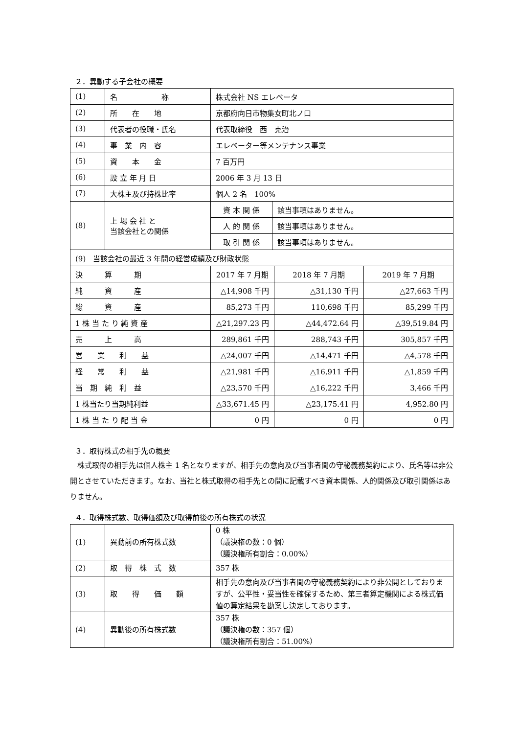２．異動する子会社の概要
| (1) | 名 称 | 株式会社 NS エレベータ | | | |
| (2) | 所 在 地 | 京都府向日市物集女町北ノ口 | | | |
| (3) | 代表者の役職・氏名 | 代表取締役 西 克治 | | | |
| (4) | 事 業 内 容 | エレベーター等メンテナンス事業 | | | |
| (5) | 資 本 金 | 7 百万円 | | | |
| (6) | 設 立 年 月 日 | 2006 年 3 月 13 日 | | | |
| (7) | 大株主及び持株比率 | 個人 2 名 100% | | | |
| (8) | 上 場 会 社 と 当該会社との関係 | 資 本 関 係 | 該当事項はありません。 | | |
| | | 人 的 関 係 | 該当事項はありません。 | | |
| | | 取 引 関 係 | 該当事項はありません。 | | |
| (9) 当該会社の最近 3 年間の経営成績及び財政状態 | | | | | |
| 決 算 期 | | 2017 年 7 月期 | | 2018 年 7 月期 | 2019 年 7 月期 |
| 純 資 産 | | △14,908 千円 | | △31,130 千円 | △27,663 千円 |
| 総 資 産 | | 85,273 千円 | | 110,698 千円 | 85,299 千円 |
| 1 株 当 た り 純 資 産 | | △21,297.23 円 | | △44,472.64 円 | △39,519.84 円 |
| 売 上 高 | | 289,861 千円 | | 288,743 千円 | 305,857 千円 |
| 営 業 利 益 | | △24,007 千円 | | △14,471 千円 | △4,578 千円 |
| 経 常 利 益 | | △21,981 千円 | | △16,911 千円 | △1,859 千円 |
| 当 期 純 利 益 | | △23,570 千円 | | △16,222 千円 | 3,466 千円 |
| 1 株当たり当期純利益 | | △33,671.45 円 | | △23,175.41 円 | 4,952.80 円 |
| 1 株 当 た り 配 当 金 | | 0 円 | | 0 円 | 0 円 |
３．取得株式の相手先の概要
株式取得の相手先は個人株主 1 名となりますが、相手先の意向及び当事者間の守秘義務契約により、氏名等は非公開とさせていただきます。なお、当社と株式取得の相手先との間に記載すべき資本関係、人的関係及び取引関係はありません。
４．取得株式数、取得価額及び取得前後の所有株式の状況
| (1) | 異動前の所有株式数 | 0 株 （議決権の数：0 個） （議決権所有割合：0.00%） |
| (2) | 取 得 株 式 数 | 357 株 |
| (3) | 取 得 価 額 | 相手先の意向及び当事者間の守秘義務契約により非公開としておりますが、公平性・妥当性を確保するため、第三者算定機関による株式価値の算定結果を勘案し決定しております。 |
| (4) | 異動後の所有株式数 | 357 株 （議決権の数：357 個） （議決権所有割合：51.00%） |